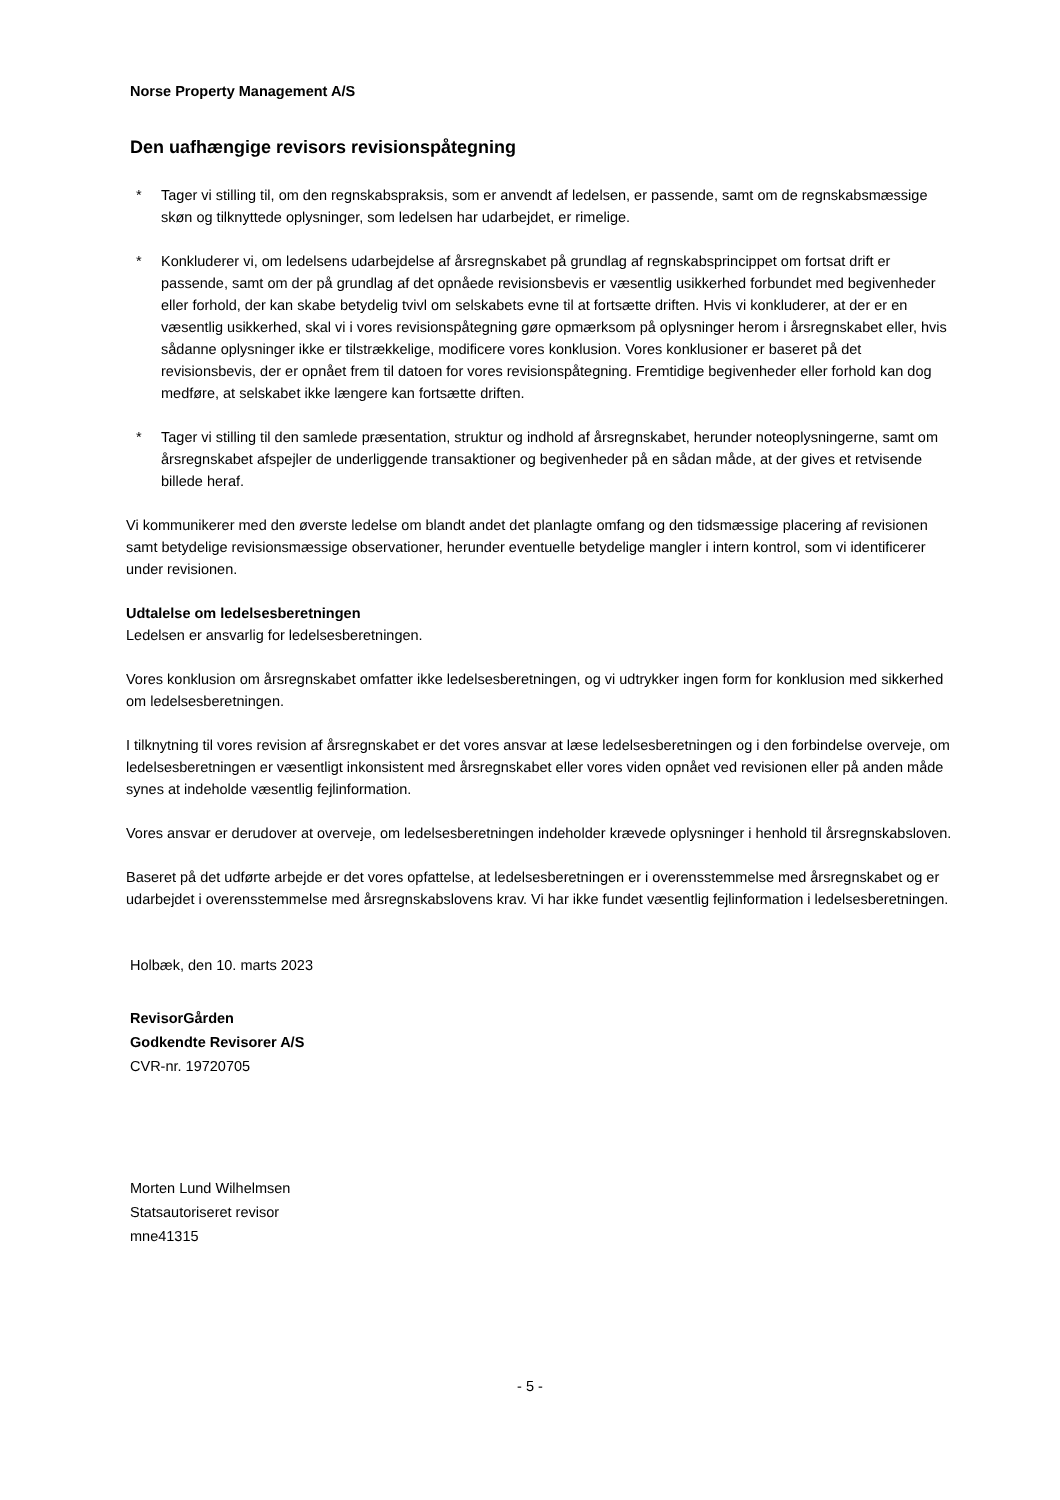Norse Property Management A/S
Den uafhængige revisors revisionspåtegning
* Tager vi stilling til, om den regnskabspraksis, som er anvendt af ledelsen, er passende, samt om de regnskabsmæssige skøn og tilknyttede oplysninger, som ledelsen har udarbejdet, er rimelige.
* Konkluderer vi, om ledelsens udarbejdelse af årsregnskabet på grundlag af regnskabsprincippet om fortsat drift er passende, samt om der på grundlag af det opnåede revisionsbevis er væsentlig usikkerhed forbundet med begivenheder eller forhold, der kan skabe betydelig tvivl om selskabets evne til at fortsætte driften. Hvis vi konkluderer, at der er en væsentlig usikkerhed, skal vi i vores revisionspåtegning gøre opmærksom på oplysninger herom i årsregnskabet eller, hvis sådanne oplysninger ikke er tilstrækkelige, modificere vores konklusion. Vores konklusioner er baseret på det revisionsbevis, der er opnået frem til datoen for vores revisionspåtegning. Fremtidige begivenheder eller forhold kan dog medføre, at selskabet ikke længere kan fortsætte driften.
* Tager vi stilling til den samlede præsentation, struktur og indhold af årsregnskabet, herunder noteoplysningerne, samt om årsregnskabet afspejler de underliggende transaktioner og begivenheder på en sådan måde, at der gives et retvisende billede heraf.
Vi kommunikerer med den øverste ledelse om blandt andet det planlagte omfang og den tidsmæssige placering af revisionen samt betydelige revisionsmæssige observationer, herunder eventuelle betydelige mangler i intern kontrol, som vi identificerer under revisionen.
Udtalelse om ledelsesberetningen
Ledelsen er ansvarlig for ledelsesberetningen.
Vores konklusion om årsregnskabet omfatter ikke ledelsesberetningen, og vi udtrykker ingen form for konklusion med sikkerhed om ledelsesberetningen.
I tilknytning til vores revision af årsregnskabet er det vores ansvar at læse ledelsesberetningen og i den forbindelse overveje, om ledelsesberetningen er væsentligt inkonsistent med årsregnskabet eller vores viden opnået ved revisionen eller på anden måde synes at indeholde væsentlig fejlinformation.
Vores ansvar er derudover at overveje, om ledelsesberetningen indeholder krævede oplysninger i henhold til årsregnskabsloven.
Baseret på det udførte arbejde er det vores opfattelse, at ledelsesberetningen er i overensstemmelse med årsregnskabet og er udarbejdet i overensstemmelse med årsregnskabslovens krav. Vi har ikke fundet væsentlig fejlinformation i ledelsesberetningen.
Holbæk, den 10. marts 2023
RevisorGården
Godkendte Revisorer A/S
CVR-nr. 19720705
Morten Lund Wilhelmsen
Statsautoriseret revisor
mne41315
- 5 -